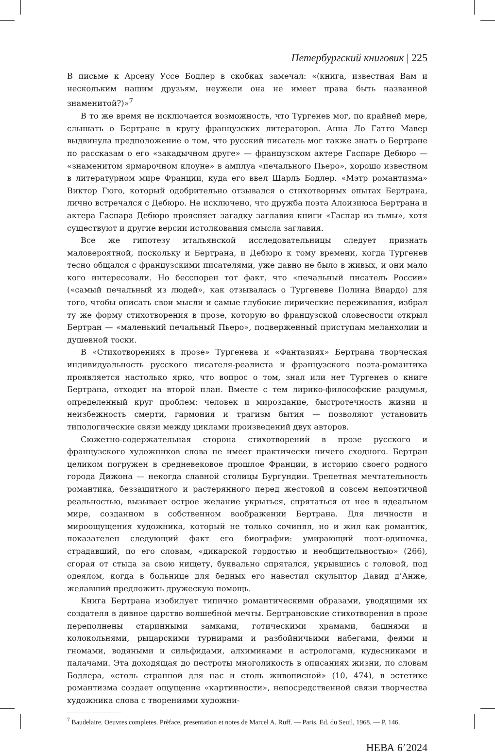Петербургский книговик | 225
В письме к Арсену Уссе Бодлер в скобках замечал: «(книга, известная Вам и нескольким нашим друзьям, неужели она не имеет права быть названной знаменитой?)»<sup>7</sup>
В то же время не исключается возможность, что Тургенев мог, по крайней мере, слышать о Бертране в кругу французских литераторов. Анна Ло Гатто Мавер выдвинула предположение о том, что русский писатель мог также знать о Бертране по рассказам о его «закадычном друге» — французском актере Гаспаре Дебюро — «знаменитом ярмарочном клоуне» в амплуа «печального Пьеро», хорошо известном в литературном мире Франции, куда его ввел Шарль Бодлер. «Мэтр романтизма» Виктор Гюго, который одобрительно отзывался о стихотворных опытах Бертрана, лично встречался с Дебюро. Не исключено, что дружба поэта Алоизиюса Бертрана и актера Гаспара Дебюро проясняет загадку заглавия книги «Гаспар из тьмы», хотя существуют и другие версии истолкования смысла заглавия.
Все же гипотезу итальянской исследовательницы следует признать маловероятной, поскольку и Бертрана, и Дебюро к тому времени, когда Тургенев тесно общался с французскими писателями, уже давно не было в живых, и они мало кого интересовали. Но бесспорен тот факт, что «печальный писатель России» («самый печальный из людей», как отзывалась о Тургеневе Полина Виардо) для того, чтобы описать свои мысли и самые глубокие лирические переживания, избрал ту же форму стихотворения в прозе, которую во французской словесности открыл Бертран — «маленький печальный Пьеро», подверженный приступам меланхолии и душевной тоски.
В «Стихотворениях в прозе» Тургенева и «Фантазиях» Бертрана творческая индивидуальность русского писателя-реалиста и французского поэта-романтика проявляется настолько ярко, что вопрос о том, знал или нет Тургенев о книге Бертрана, отходит на второй план. Вместе с тем лирико-философские раздумья, определенный круг проблем: человек и мироздание, быстротечность жизни и неизбежность смерти, гармония и трагизм бытия — позволяют установить типологические связи между циклами произведений двух авторов.
Сюжетно-содержательная сторона стихотворений в прозе русского и французского художников слова не имеет практически ничего сходного. Бертран целиком погружен в средневековое прошлое Франции, в историю своего родного города Дижона — некогда славной столицы Бургундии. Трепетная мечтательность романтика, беззащитного и растерянного перед жестокой и совсем непоэтичной реальностью, вызывает острое желание укрыться, спрятаться от нее в идеальном мире, созданном в собственном воображении Бертрана. Для личности и мироощущения художника, который не только сочинял, но и жил как романтик, показателен следующий факт его биографии: умирающий поэт-одиночка, страдавший, по его словам, «дикарской гордостью и необщительностью» (266), сгорая от стыда за свою нищету, буквально спрятался, укрывшись с головой, под одеялом, когда в больнице для бедных его навестил скульптор Давид д’Анже, желавший предложить дружескую помощь.
Книга Бертрана изобилует типично романтическими образами, уводящими их создателя в дивное царство волшебной мечты. Бертрановские стихотворения в прозе переполнены старинными замками, готическими храмами, башнями и колокольнями, рыцарскими турнирами и разбойничьими набегами, феями и гномами, водяными и сильфидами, алхимиками и астрологами, кудесниками и палачами. Эта доходящая до пестроты многоликость в описаниях жизни, по словам Бодлера, «столь странной для нас и столь живописной» (10, 474), в эстетике романтизма создает ощущение «картинности», непосредственной связи творчества художника слова с творениями художни-
<sup>7</sup> Baudelaire. Oeuvres completes. Prèface, presentation et notes de Marcel A. Ruff. — Paris. Ed. du Seuil, 1968. — P. 146.
НЕВА 6’2024